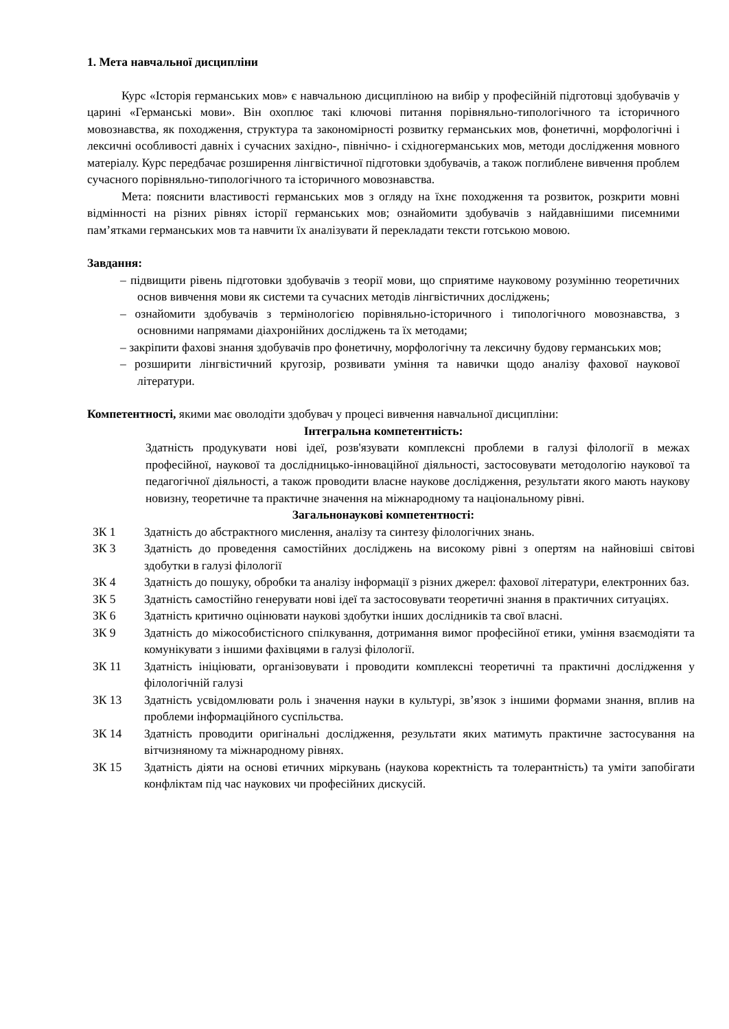1. Мета навчальної дисципліни
Курс «Історія германських мов» є навчальною дисципліною на вибір у професійній підготовці здобувачів у царині «Германські мови». Він охоплює такі ключові питання порівняльно-типологічного та історичного мовознавства, як походження, структура та закономірності розвитку германських мов, фонетичні, морфологічні і лексичні особливості давніх і сучасних західно-, північно- і східногерманських мов, методи дослідження мовного матеріалу. Курс передбачає розширення лінгвістичної підготовки здобувачів, а також поглиблене вивчення проблем сучасного порівняльно-типологічного та історичного мовознавства.
Мета: пояснити властивості германських мов з огляду на їхнє походження та розвиток, розкрити мовні відмінності на різних рівнях історії германських мов; ознайомити здобувачів з найдавнішими писемними пам’ятками германських мов та навчити їх аналізувати й перекладати тексти готською мовою.
Завдання:
– підвищити рівень підготовки здобувачів з теорії мови, що сприятиме науковому розумінню теоретичних основ вивчення мови як системи та сучасних методів лінгвістичних досліджень;
– ознайомити здобувачів з термінологією порівняльно-історичного і типологічного мовознавства, з основними напрямами діахронійних досліджень та їх методами;
– закріпити фахові знання здобувачів про фонетичну, морфологічну та лексичну будову германських мов;
– розширити лінгвістичний кругозір, розвивати уміння та навички щодо аналізу фахової наукової літератури.
Компетентності, якими має оволодіти здобувач у процесі вивчення навчальної дисципліни:
Інтегральна компетентність:
Здатність продукувати нові ідеї, розв'язувати комплексні проблеми в галузі філології в межах професійної, наукової та дослідницько-інноваційної діяльності, застосовувати методологію наукової та педагогічної діяльності, а також проводити власне наукове дослідження, результати якого мають наукову новизну, теоретичне та практичне значення на міжнародному та національному рівні.
Загальнонаукові компетентності:
| ЗК 1 | Здатність до абстрактного мислення, аналізу та синтезу філологічних знань. |
| ЗК 3 | Здатність до проведення самостійних досліджень на високому рівні з опертям на найновіші світові здобутки в галузі філології |
| ЗК 4 | Здатність до пошуку, обробки та аналізу інформації з різних джерел: фахової літератури, електронних баз. |
| ЗК 5 | Здатність самостійно генерувати нові ідеї та застосовувати теоретичні знання в практичних ситуаціях. |
| ЗК 6 | Здатність критично оцінювати наукові здобутки інших дослідників та свої власні. |
| ЗК 9 | Здатність до міжособистісного спілкування, дотримання вимог професійної етики, уміння взаємодіяти та комунікувати з іншими фахівцями в галузі філології. |
| ЗК 11 | Здатність ініціювати, організовувати і проводити комплексні теоретичні та практичні дослідження у філологічній галузі |
| ЗК 13 | Здатність усвідомлювати роль і значення науки в культурі, зв’язок з іншими формами знання, вплив на проблеми інформаційного суспільства. |
| ЗК 14 | Здатність проводити оригінальні дослідження, результати яких матимуть практичне застосування на вітчизняному та міжнародному рівнях. |
| ЗК 15 | Здатність діяти на основі етичних міркувань (наукова коректність та толерантність) та уміти запобігати конфліктам під час наукових чи професійних дискусій. |